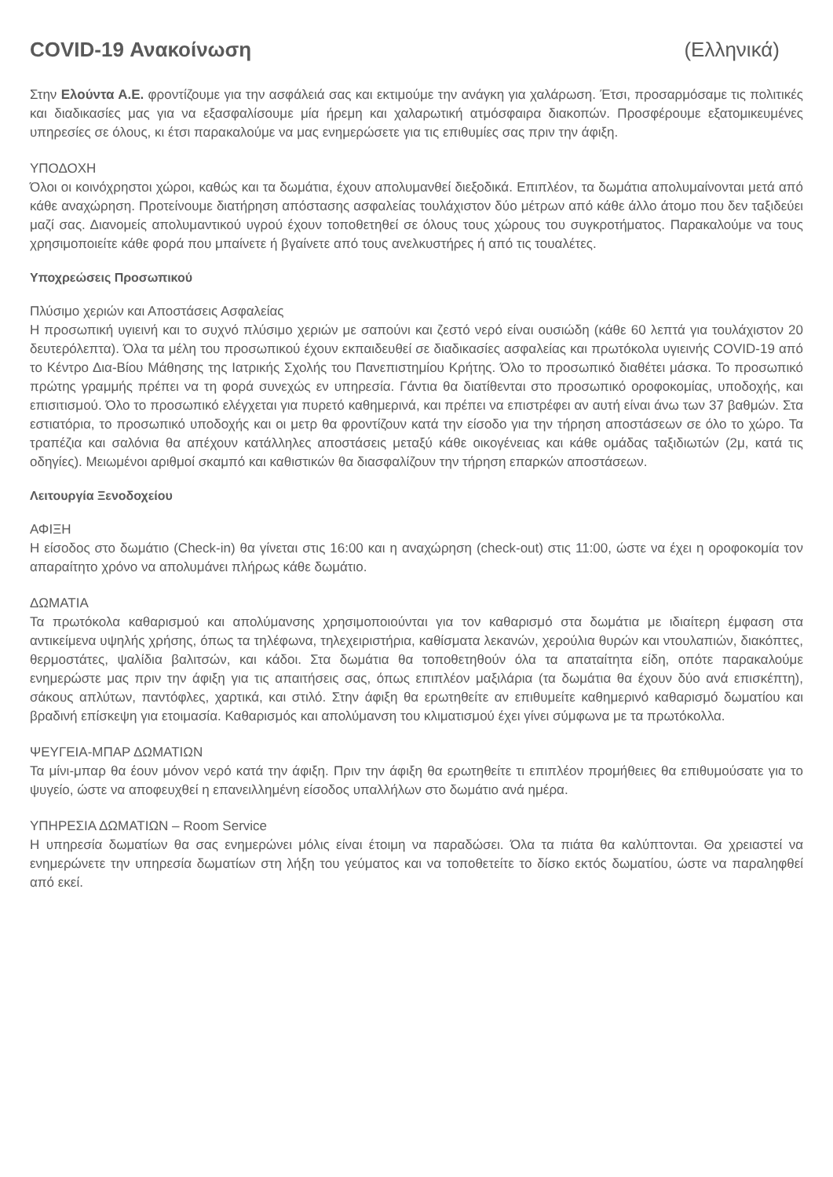COVID-19 Ανακοίνωση (Ελληνικά)
Στην Ελούντα Α.Ε. φροντίζουμε για την ασφάλειά σας και εκτιμούμε την ανάγκη για χαλάρωση. Έτσι, προσαρμόσαμε τις πολιτικές και διαδικασίες μας για να εξασφαλίσουμε μία ήρεμη και χαλαρωτική ατμόσφαιρα διακοπών. Προσφέρουμε εξατομικευμένες υπηρεσίες σε όλους, κι έτσι παρακαλούμε να μας ενημερώσετε για τις επιθυμίες σας πριν την άφιξη.
ΥΠΟΔΟΧΗ
Όλοι οι κοινόχρηστοι χώροι, καθώς και τα δωμάτια, έχουν απολυμανθεί διεξοδικά. Επιπλέον, τα δωμάτια απολυμαίνονται μετά από κάθε αναχώρηση. Προτείνουμε διατήρηση απόστασης ασφαλείας τουλάχιστον δύο μέτρων από κάθε άλλο άτομο που δεν ταξιδεύει μαζί σας. Διανομείς απολυμαντικού υγρού έχουν τοποθετηθεί σε όλους τους χώρους του συγκροτήματος. Παρακαλούμε να τους χρησιμοποιείτε κάθε φορά που μπαίνετε ή βγαίνετε από τους ανελκυστήρες ή από τις τουαλέτες.
Υποχρεώσεις Προσωπικού
Πλύσιμο χεριών και Αποστάσεις Ασφαλείας
Η προσωπική υγιεινή και το συχνό πλύσιμο χεριών με σαπούνι και ζεστό νερό είναι ουσιώδη (κάθε 60 λεπτά για τουλάχιστον 20 δευτερόλεπτα). Όλα τα μέλη του προσωπικού έχουν εκπαιδευθεί σε διαδικασίες ασφαλείας και πρωτόκολα υγιεινής COVID-19 από το Κέντρο Δια-Βίου Μάθησης της Ιατρικής Σχολής του Πανεπιστημίου Κρήτης. Όλο το προσωπικό διαθέτει μάσκα. Το προσωπικό πρώτης γραμμής πρέπει να τη φορά συνεχώς εν υπηρεσία. Γάντια θα διατίθενται στο προσωπικό οροφοκομίας, υποδοχής, και επισιτισμού. Όλο το προσωπικό ελέγχεται για πυρετό καθημερινά, και πρέπει να επιστρέφει αν αυτή είναι άνω των 37 βαθμών. Στα εστιατόρια, το προσωπικό υποδοχής και οι μετρ θα φροντίζουν κατά την είσοδο για την τήρηση αποστάσεων σε όλο το χώρο. Τα τραπέζια και σαλόνια θα απέχουν κατάλληλες αποστάσεις μεταξύ κάθε οικογένειας και κάθε ομάδας ταξιδιωτών (2μ, κατά τις οδηγίες). Μειωμένοι αριθμοί σκαμπό και καθιστικών θα διασφαλίζουν την τήρηση επαρκών αποστάσεων.
Λειτουργία Ξενοδοχείου
ΑΦΙΞΗ
Η είσοδος στο δωμάτιο (Check-in) θα γίνεται στις 16:00 και η αναχώρηση (check-out) στις 11:00, ώστε να έχει η οροφοκομία τον απαραίτητο χρόνο να απολυμάνει πλήρως κάθε δωμάτιο.
ΔΩΜΑΤΙΑ
Τα πρωτόκολα καθαρισμού και απολύμανσης χρησιμοποιούνται για τον καθαρισμό στα δωμάτια με ιδιαίτερη έμφαση στα αντικείμενα υψηλής χρήσης, όπως τα τηλέφωνα, τηλεχειριστήρια, καθίσματα λεκανών, χερούλια θυρών και ντουλαπιών, διακόπτες, θερμοστάτες, ψαλίδια βαλιτσών, και κάδοι. Στα δωμάτια θα τοποθετηθούν όλα τα απαταίτητα είδη, οπότε παρακαλούμε ενημερώστε μας πριν την άφιξη για τις απαιτήσεις σας, όπως επιπλέον μαξιλάρια (τα δωμάτια θα έχουν δύο ανά επισκέπτη), σάκους απλύτων, παντόφλες, χαρτικά, και στιλό. Στην άφιξη θα ερωτηθείτε αν επιθυμείτε καθημερινό καθαρισμό δωματίου και βραδινή επίσκεψη για ετοιμασία. Καθαρισμός και απολύμανση του κλιματισμού έχει γίνει σύμφωνα με τα πρωτόκολλα.
ΨΕΥΓΕΙΑ-ΜΠΑΡ ΔΩΜΑΤΙΩΝ
Τα μίνι-μπαρ θα έουν μόνον νερό κατά την άφιξη. Πριν την άφιξη θα ερωτηθείτε τι επιπλέον προμήθειες θα επιθυμούσατε για το ψυγείο, ώστε να αποφευχθεί η επανειλλημένη είσοδος υπαλλήλων στο δωμάτιο ανά ημέρα.
ΥΠΗΡΕΣΙΑ ΔΩΜΑΤΙΩΝ – Room Service
Η υπηρεσία δωματίων θα σας ενημερώνει μόλις είναι έτοιμη να παραδώσει. Όλα τα πιάτα θα καλύπτονται. Θα χρειαστεί να ενημερώνετε την υπηρεσία δωματίων στη λήξη του γεύματος και να τοποθετείτε το δίσκο εκτός δωματίου, ώστε να παραληφθεί από εκεί.